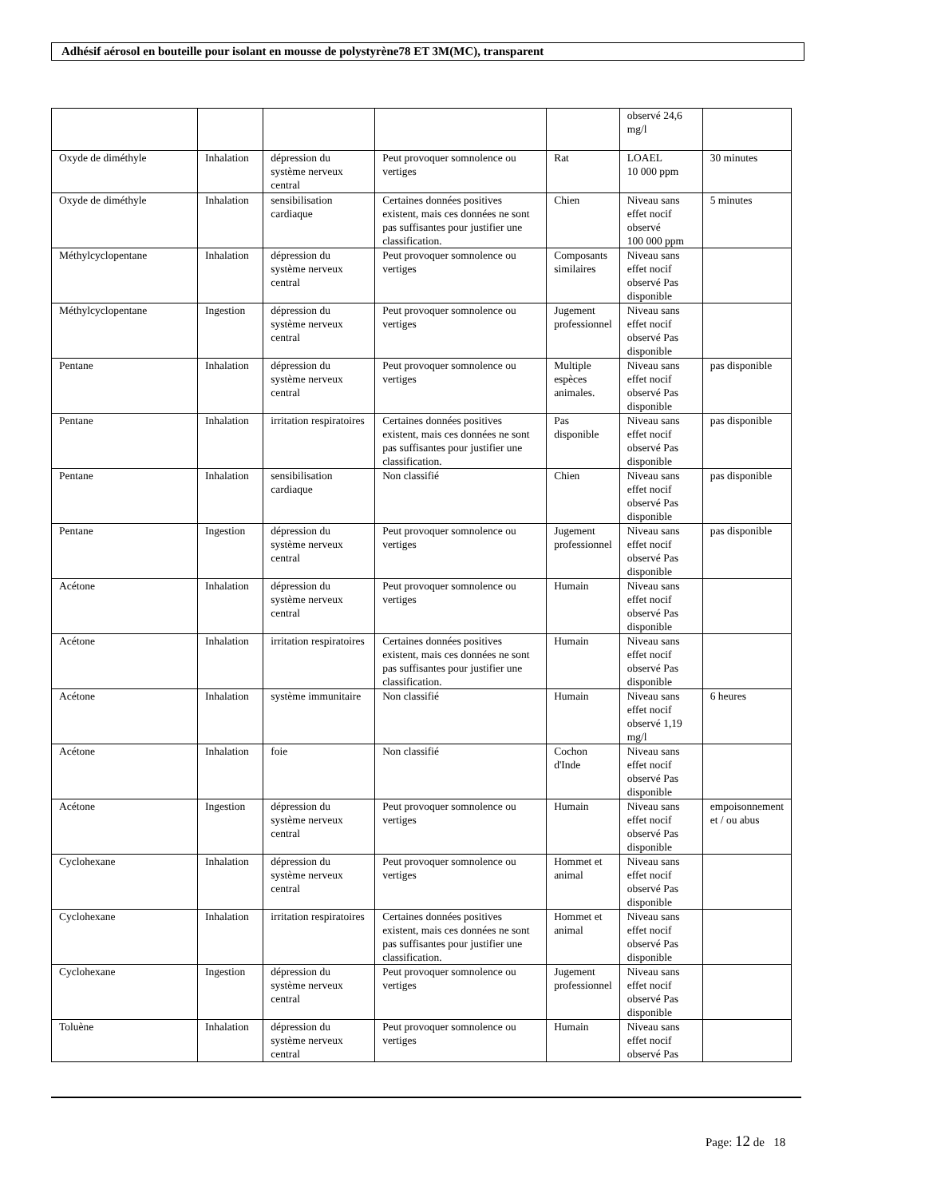Adhésif aérosol en bouteille pour isolant en mousse de polystyrène78 ET 3M(MC), transparent
| | | | | | observé 24,6 mg/l | |
| Oxyde de diméthyle | Inhalation | dépression du système nerveux central | Peut provoquer somnolence ou vertiges | Rat | LOAEL 10 000 ppm | 30 minutes |
| Oxyde de diméthyle | Inhalation | sensibilisation cardiaque | Certaines données positives existent, mais ces données ne sont pas suffisantes pour justifier une classification. | Chien | Niveau sans effet nocif observé 100 000 ppm | 5 minutes |
| Méthylcyclopentane | Inhalation | dépression du système nerveux central | Peut provoquer somnolence ou vertiges | Composants similaires | Niveau sans effet nocif observé Pas disponible | |
| Méthylcyclopentane | Ingestion | dépression du système nerveux central | Peut provoquer somnolence ou vertiges | Jugement professionnel | Niveau sans effet nocif observé Pas disponible | |
| Pentane | Inhalation | dépression du système nerveux central | Peut provoquer somnolence ou vertiges | Multiple espèces animales. | Niveau sans effet nocif observé Pas disponible | pas disponible |
| Pentane | Inhalation | irritation respiratoires | Certaines données positives existent, mais ces données ne sont pas suffisantes pour justifier une classification. | Pas disponible | Niveau sans effet nocif observé Pas disponible | pas disponible |
| Pentane | Inhalation | sensibilisation cardiaque | Non classifié | Chien | Niveau sans effet nocif observé Pas disponible | pas disponible |
| Pentane | Ingestion | dépression du système nerveux central | Peut provoquer somnolence ou vertiges | Jugement professionnel | Niveau sans effet nocif observé Pas disponible | pas disponible |
| Acétone | Inhalation | dépression du système nerveux central | Peut provoquer somnolence ou vertiges | Humain | Niveau sans effet nocif observé Pas disponible | |
| Acétone | Inhalation | irritation respiratoires | Certaines données positives existent, mais ces données ne sont pas suffisantes pour justifier une classification. | Humain | Niveau sans effet nocif observé Pas disponible | |
| Acétone | Inhalation | système immunitaire | Non classifié | Humain | Niveau sans effet nocif observé 1,19 mg/l | 6 heures |
| Acétone | Inhalation | foie | Non classifié | Cochon d'Inde | Niveau sans effet nocif observé Pas disponible | |
| Acétone | Ingestion | dépression du système nerveux central | Peut provoquer somnolence ou vertiges | Humain | Niveau sans effet nocif observé Pas disponible | empoisonnement et / ou abus |
| Cyclohexane | Inhalation | dépression du système nerveux central | Peut provoquer somnolence ou vertiges | Hommet et animal | Niveau sans effet nocif observé Pas disponible | |
| Cyclohexane | Inhalation | irritation respiratoires | Certaines données positives existent, mais ces données ne sont pas suffisantes pour justifier une classification. | Hommet et animal | Niveau sans effet nocif observé Pas disponible | |
| Cyclohexane | Ingestion | dépression du système nerveux central | Peut provoquer somnolence ou vertiges | Jugement professionnel | Niveau sans effet nocif observé Pas disponible | |
| Toluène | Inhalation | dépression du système nerveux central | Peut provoquer somnolence ou vertiges | Humain | Niveau sans effet nocif observé Pas | |
Page: 12 de 18